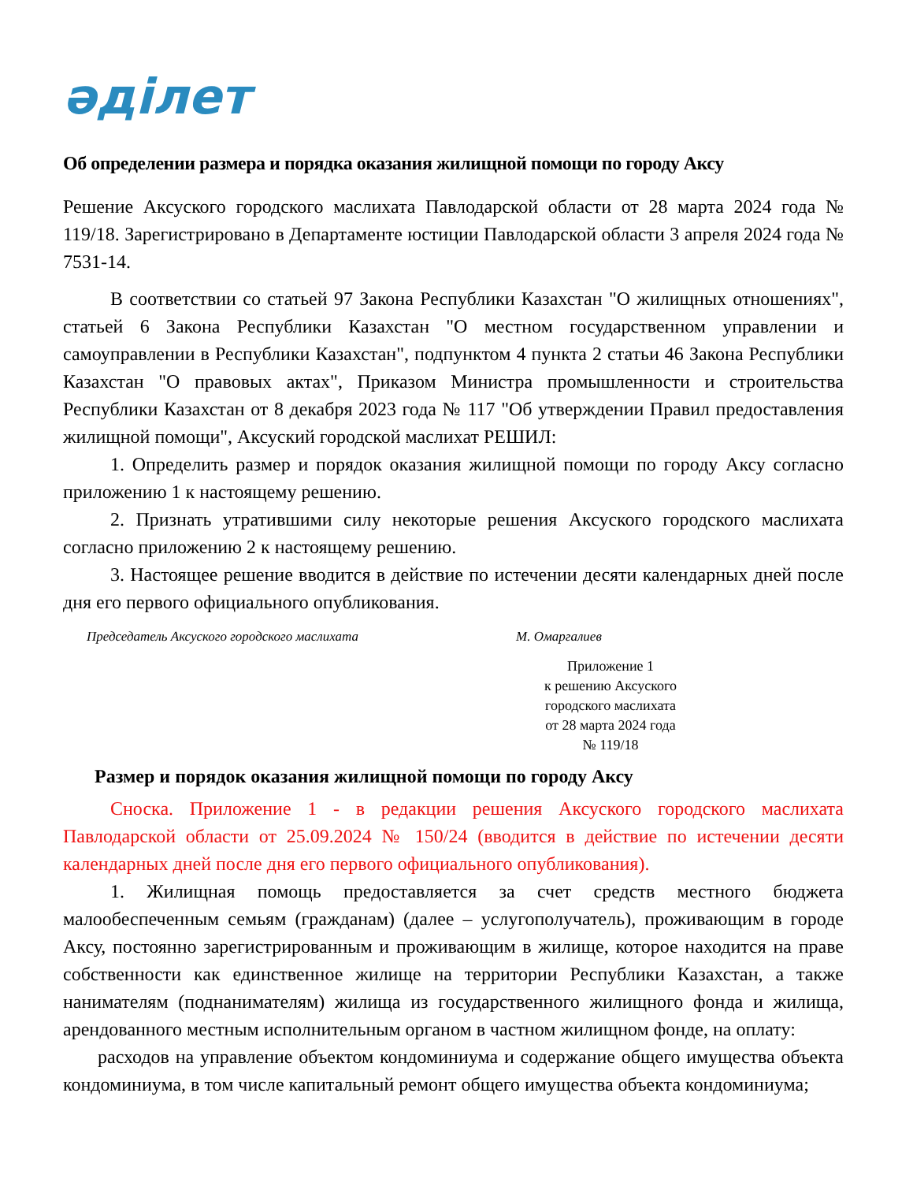әділет
Об определении размера и порядка оказания жилищной помощи по городу Аксу
Решение Аксуского городского маслихата Павлодарской области от 28 марта 2024 года № 119/18. Зарегистрировано в Департаменте юстиции Павлодарской области 3 апреля 2024 года № 7531-14.
В соответствии со статьей 97 Закона Республики Казахстан "О жилищных отношениях", статьей 6 Закона Республики Казахстан "О местном государственном управлении и самоуправлении в Республики Казахстан", подпунктом 4 пункта 2 статьи 46 Закона Республики Казахстан "О правовых актах", Приказом Министра промышленности и строительства Республики Казахстан от 8 декабря 2023 года № 117 "Об утверждении Правил предоставления жилищной помощи", Аксуский городской маслихат РЕШИЛ:
1. Определить размер и порядок оказания жилищной помощи по городу Аксу согласно приложению 1 к настоящему решению.
2. Признать утратившими силу некоторые решения Аксуского городского маслихата согласно приложению 2 к настоящему решению.
3. Настоящее решение вводится в действие по истечении десяти календарных дней после дня его первого официального опубликования.
Председатель Аксуского городского маслихата М. Омаргалиев
Приложение 1
к решению Аксуского
городского маслихата
от 28 марта 2024 года
№ 119/18
Размер и порядок оказания жилищной помощи по городу Аксу
Сноска. Приложение 1 - в редакции решения Аксуского городского маслихата Павлодарской области от 25.09.2024 № 150/24 (вводится в действие по истечении десяти календарных дней после дня его первого официального опубликования).
1. Жилищная помощь предоставляется за счет средств местного бюджета малообеспеченным семьям (гражданам) (далее – услугополучатель), проживающим в городе Аксу, постоянно зарегистрированным и проживающим в жилище, которое находится на праве собственности как единственное жилище на территории Республики Казахстан, а также нанимателям (поднанимателям) жилища из государственного жилищного фонда и жилища, арендованного местным исполнительным органом в частном жилищном фонде, на оплату:
расходов на управление объектом кондоминиума и содержание общего имущества объекта кондоминиума, в том числе капитальный ремонт общего имущества объекта кондоминиума;